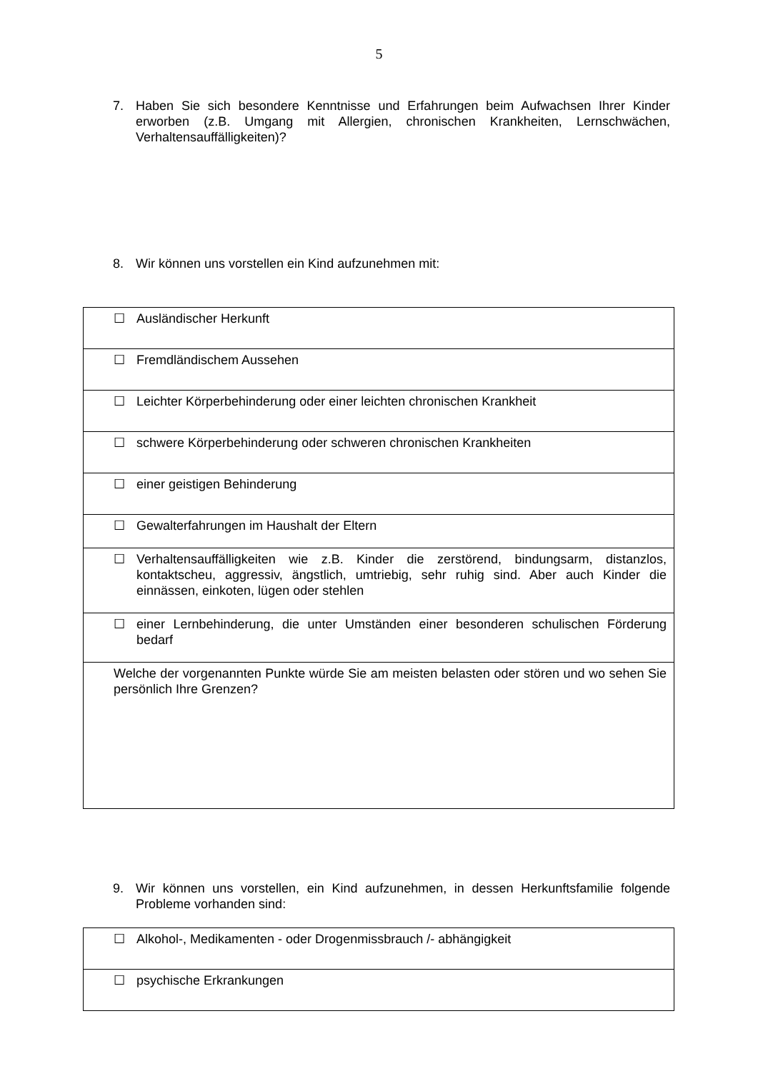5
7. Haben Sie sich besondere Kenntnisse und Erfahrungen beim Aufwachsen Ihrer Kinder erworben (z.B. Umgang mit Allergien, chronischen Krankheiten, Lernschwächen, Verhaltensauffälligkeiten)?
8. Wir können uns vorstellen ein Kind aufzunehmen mit:
| ☐ Ausländischer Herkunft |
| ☐ Fremdländischem Aussehen |
| ☐ Leichter Körperbehinderung oder einer leichten chronischen Krankheit |
| ☐ schwere Körperbehinderung oder schweren chronischen Krankheiten |
| ☐ einer geistigen Behinderung |
| ☐ Gewalterfahrungen im Haushalt der Eltern |
| ☐ Verhaltensauffälligkeiten wie z.B. Kinder die zerstörend, bindungsarm, distanzlos, kontaktscheu, aggressiv, ängstlich, umtriebig, sehr ruhig sind. Aber auch Kinder die einnässen, einkoten, lügen oder stehlen |
| ☐ einer Lernbehinderung, die unter Umständen einer besonderen schulischen Förderung bedarf |
| Welche der vorgenannten Punkte würde Sie am meisten belasten oder stören und wo sehen Sie persönlich Ihre Grenzen? |
9. Wir können uns vorstellen, ein Kind aufzunehmen, in dessen Herkunftsfamilie folgende Probleme vorhanden sind:
| ☐ Alkohol-, Medikamenten - oder Drogenmissbrauch /- abhängigkeit |
| ☐ psychische Erkrankungen |